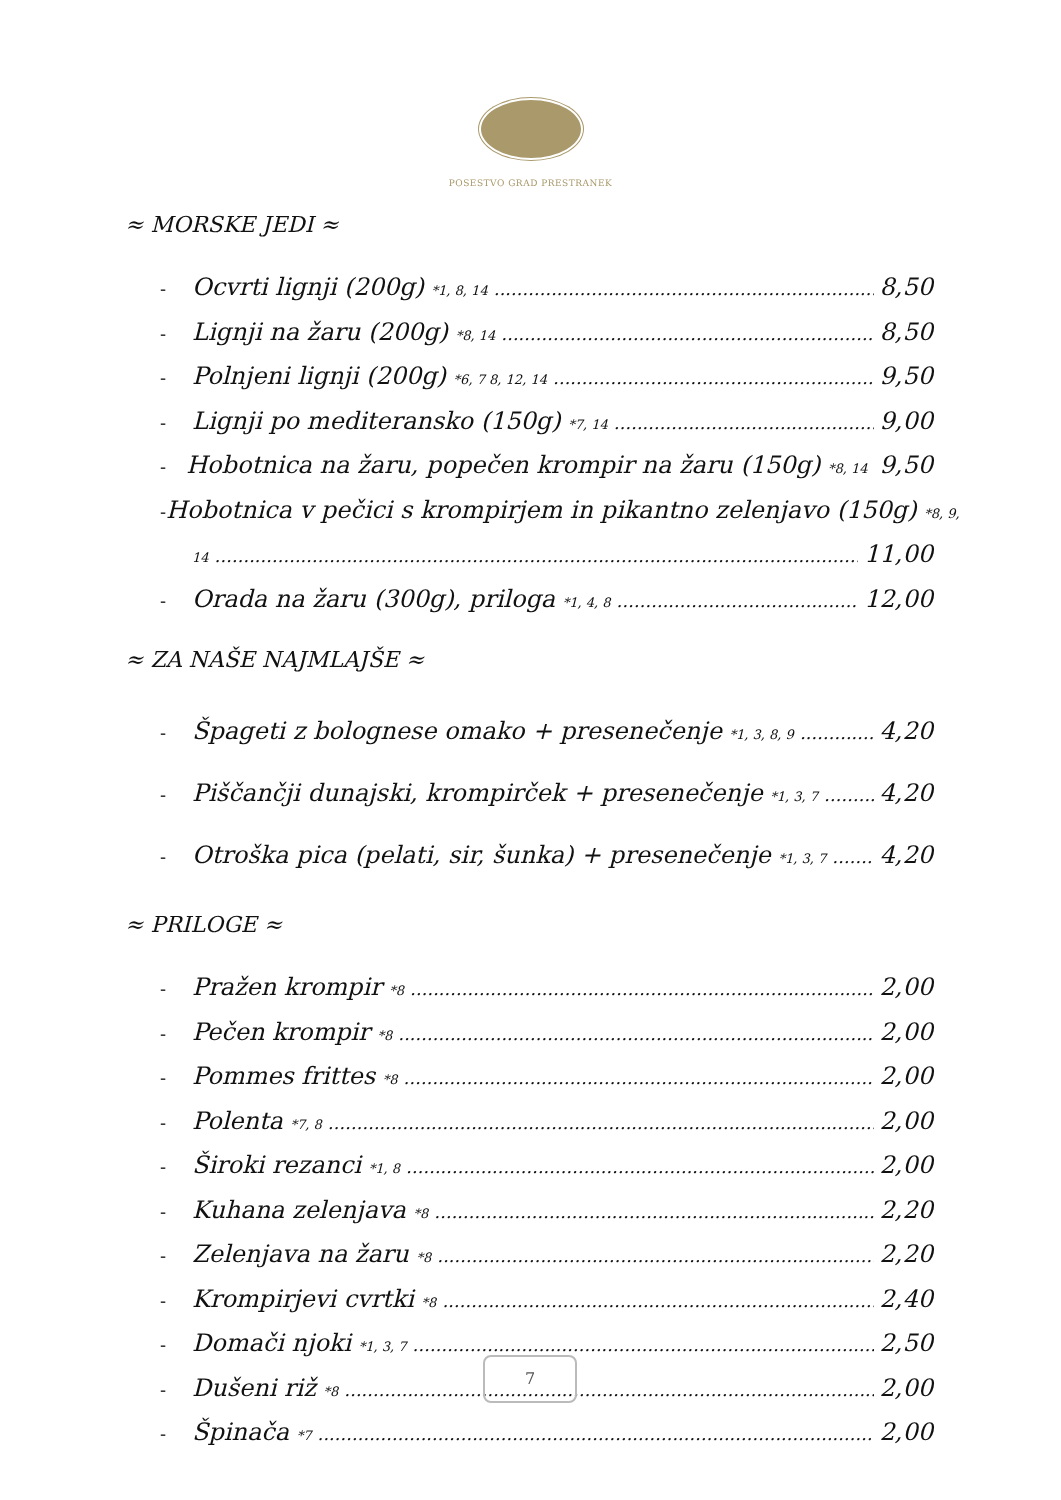POSESTVO GRAD PRESTRANEK
≈ MORSKE JEDI ≈
- Ocvrti lignji (200g) <sup>*1, 8, 14</sup> 8,50
- Lignji na žaru (200g) <sup>*8, 14</sup> 8,50
- Polnjeni lignji (200g) <sup>*6, 7 8, 12, 14</sup> 9,50
- Lignji po mediteransko (150g) <sup>*7, 14</sup> 9,00
- Hobotnica na žaru, popečen krompir na žaru (150g) <sup>*8, 14</sup> 9,50
- Hobotnica v pečici s krompirjem in pikantno zelenjavo (150g) <sup>*8, 9,</sup>
<sup>14</sup> 11,00
- Orada na žaru (300g), priloga <sup>*1, 4, 8</sup> 12,00
≈ ZA NAŠE NAJMLAJŠE ≈
- Špageti z bolognese omako + presenečenje <sup>*1, 3, 8, 9</sup> 4,20
- Piščančji dunajski, krompirček + presenečenje <sup>*1, 3, 7</sup> 4,20
- Otroška pica (pelati, sir, šunka) + presenečenje <sup>*1, 3, 7</sup> 4,20
≈ PRILOGE ≈
- Pražen krompir <sup>*8</sup> 2,00
- Pečen krompir <sup>*8</sup> 2,00
- Pommes frittes <sup>*8</sup> 2,00
- Polenta <sup>*7, 8</sup> 2,00
- Široki rezanci <sup>*1, 8</sup> 2,00
- Kuhana zelenjava <sup>*8</sup> 2,20
- Zelenjava na žaru <sup>*8</sup> 2,20
- Krompirjevi cvrtki <sup>*8</sup> 2,40
- Domači njoki <sup>*1, 3, 7</sup> 2,50
- Dušeni riž <sup>*8</sup> 2,00
- Špinača <sup>*7</sup> 2,00
7